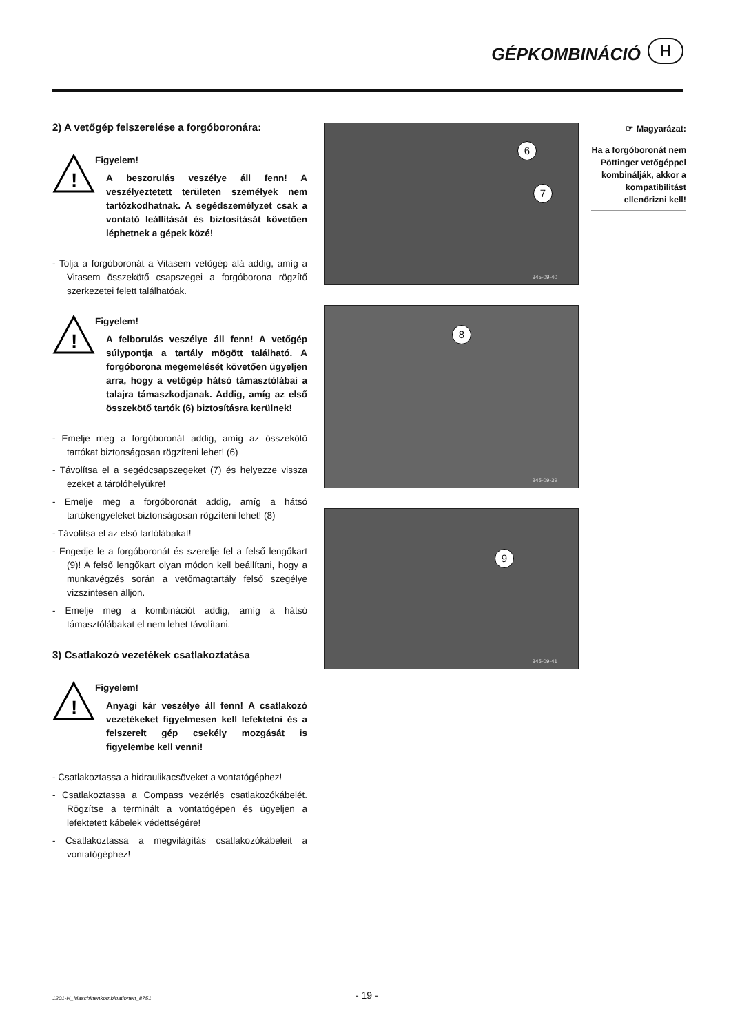GÉPKOMBINÁCIÓ
H
2) A vetőgép felszerelése a forgóboronára:
!
Figyelem!
A beszorulás veszélye áll fenn! A veszélyeztetett területen személyek nem tartózkodhatnak. A segédszemélyzet csak a vontató leállítását és biztosítását követően léphetnek a gépek közé!
- Tolja a forgóboronát a Vitasem vetőgép alá addig, amíg a Vitasem összekötő csapszegei a forgóborona rögzítő szerkezetei felett találhatóak.
!
Figyelem!
A felborulás veszélye áll fenn! A vetőgép súlypontja a tartály mögött található. A forgóborona megemelését követően ügyeljen arra, hogy a vetőgép hátsó támasztólábai a talajra támaszkodjanak. Addig, amíg az első összekötő tartók (6) biztosításra kerülnek!
- Emelje meg a forgóboronát addig, amíg az összekötő tartókat biztonságosan rögzíteni lehet! (6)
- Távolítsa el a segédcsapszegeket (7) és helyezze vissza ezeket a tárolóhelyükre!
- Emelje meg a forgóboronát addig, amíg a hátsó tartókengyeleket biztonságosan rögzíteni lehet! (8)
- Távolítsa el az első tartólábakat!
- Engedje le a forgóboronát és szerelje fel a felső lengőkart (9)! A felső lengőkart olyan módon kell beállítani, hogy a munkavégzés során a vetőmagtartály felső szegélye vízszintesen álljon.
- Emelje meg a kombinációt addig, amíg a hátsó támasztólábakat el nem lehet távolítani.
3) Csatlakozó vezetékek csatlakoztatása
!
Figyelem!
Anyagi kár veszélye áll fenn! A csatlakozó vezetékeket figyelmesen kell lefektetni és a felszerelt gép csekély mozgását is figyelembe kell venni!
- Csatlakoztassa a hidraulikacsöveket a vontatógéphez!
- Csatlakoztassa a Compass vezérlés csatlakozókábelét. Rögzítse a terminált a vontatógépen és ügyeljen a lefektetett kábelek védettségére!
- Csatlakoztassa a megvilágítás csatlakozókábeleit a vontatógéphez!
6
7
345-09-40
8
345-09-39
9
345-09-41
☞ Magyarázat:
Ha a forgóboronát nem Pöttinger vetőgéppel kom­binálják, akkor a kompatibilitást ellenőrizni kell!
1201-H_Maschinenkombinationen_8751 - 19 -